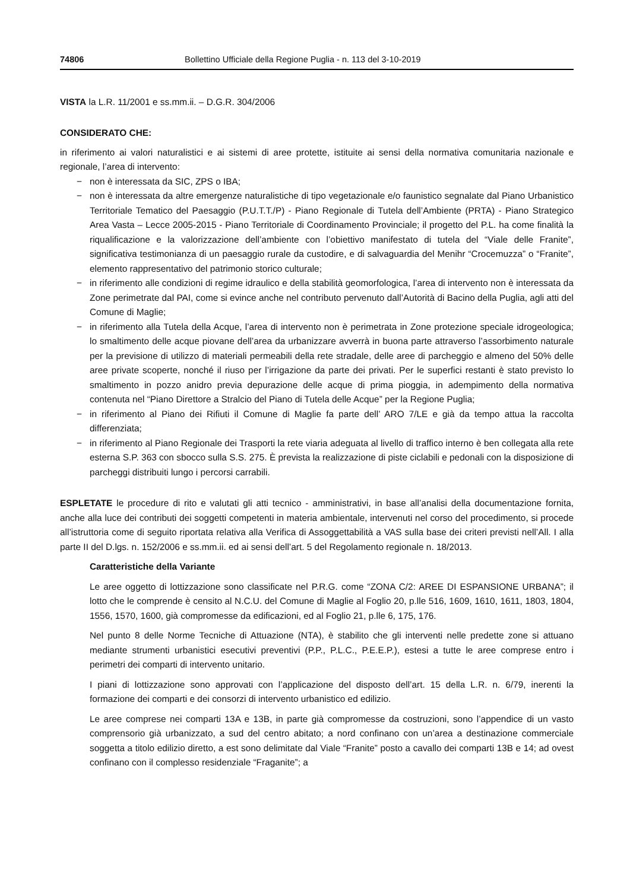74806 Bollettino Ufficiale della Regione Puglia - n. 113 del 3-10-2019
VISTA la L.R. 11/2001 e ss.mm.ii. – D.G.R. 304/2006
CONSIDERATO CHE:
in riferimento ai valori naturalistici e ai sistemi di aree protette, istituite ai sensi della normativa comunitaria nazionale e regionale, l’area di intervento:
− non è interessata da SIC, ZPS o IBA;
− non è interessata da altre emergenze naturalistiche di tipo vegetazionale e/o faunistico segnalate dal Piano Urbanistico Territoriale Tematico del Paesaggio (P.U.T.T./P) - Piano Regionale di Tutela dell’Ambiente (PRTA) - Piano Strategico Area Vasta – Lecce 2005-2015 - Piano Territoriale di Coordinamento Provinciale; il progetto del P.L. ha come finalità la riqualificazione e la valorizzazione dell’ambiente con l’obiettivo manifestato di tutela del “Viale delle Franite”, significativa testimonianza di un paesaggio rurale da custodire, e di salvaguardia del Menihr “Crocemuzza” o “Franite”, elemento rappresentativo del patrimonio storico culturale;
− in riferimento alle condizioni di regime idraulico e della stabilità geomorfologica, l’area di intervento non è interessata da Zone perimetrate dal PAI, come si evince anche nel contributo pervenuto dall’Autorità di Bacino della Puglia, agli atti del Comune di Maglie;
− in riferimento alla Tutela della Acque, l’area di intervento non è perimetrata in Zone protezione speciale idrogeologica; lo smaltimento delle acque piovane dell’area da urbanizzare avverrà in buona parte attraverso l’assorbimento naturale per la previsione di utilizzo di materiali permeabili della rete stradale, delle aree di parcheggio e almeno del 50% delle aree private scoperte, nonché il riuso per l’irrigazione da parte dei privati. Per le superfici restanti è stato previsto lo smaltimento in pozzo anidro previa depurazione delle acque di prima pioggia, in adempimento della normativa contenuta nel “Piano Direttore a Stralcio del Piano di Tutela delle Acque” per la Regione Puglia;
− in riferimento al Piano dei Rifiuti il Comune di Maglie fa parte dell’ ARO 7/LE e già da tempo attua la raccolta differenziata;
− in riferimento al Piano Regionale dei Trasporti la rete viaria adeguata al livello di traffico interno è ben collegata alla rete esterna S.P. 363 con sbocco sulla S.S. 275. È prevista la realizzazione di piste ciclabili e pedonali con la disposizione di parcheggi distribuiti lungo i percorsi carrabili.
ESPLETATE le procedure di rito e valutati gli atti tecnico - amministrativi, in base all’analisi della documentazione fornita, anche alla luce dei contributi dei soggetti competenti in materia ambientale, intervenuti nel corso del procedimento, si procede all’istruttoria come di seguito riportata relativa alla Verifica di Assoggettabilità a VAS sulla base dei criteri previsti nell’All. I alla parte II del D.lgs. n. 152/2006 e ss.mm.ii. ed ai sensi dell’art. 5 del Regolamento regionale n. 18/2013.
Caratteristiche della Variante
Le aree oggetto di lottizzazione sono classificate nel P.R.G. come “ZONA C/2: AREE DI ESPANSIONE URBANA”; il lotto che le comprende è censito al N.C.U. del Comune di Maglie al Foglio 20, p.lle 516, 1609, 1610, 1611, 1803, 1804, 1556, 1570, 1600, già compromesse da edificazioni, ed al Foglio 21, p.lle 6, 175, 176.
Nel punto 8 delle Norme Tecniche di Attuazione (NTA), è stabilito che gli interventi nelle predette zone si attuano mediante strumenti urbanistici esecutivi preventivi (P.P., P.L.C., P.E.E.P.), estesi a tutte le aree comprese entro i perimetri dei comparti di intervento unitario.
I piani di lottizzazione sono approvati con l’applicazione del disposto dell’art. 15 della L.R. n. 6/79, inerenti la formazione dei comparti e dei consorzi di intervento urbanistico ed edilizio.
Le aree comprese nei comparti 13A e 13B, in parte già compromesse da costruzioni, sono l’appendice di un vasto comprensorio già urbanizzato, a sud del centro abitato; a nord confinano con un’area a destinazione commerciale soggetta a titolo edilizio diretto, a est sono delimitate dal Viale “Franite” posto a cavallo dei comparti 13B e 14; ad ovest confinano con il complesso residenziale “Fraganite”; a